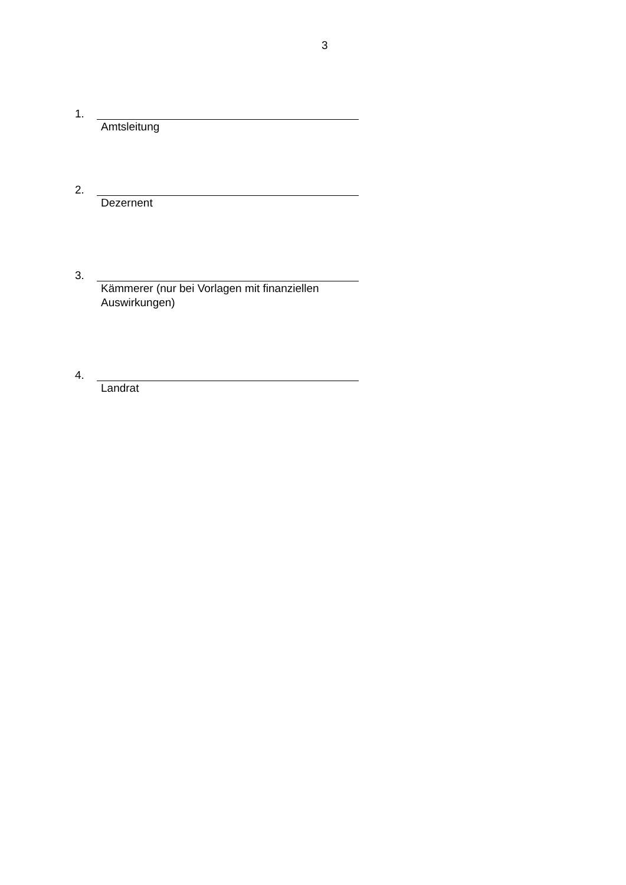3
1.
Amtsleitung
2.
Dezernent
3.
Kämmerer (nur bei Vorlagen mit finanziellen Auswirkungen)
4.
Landrat